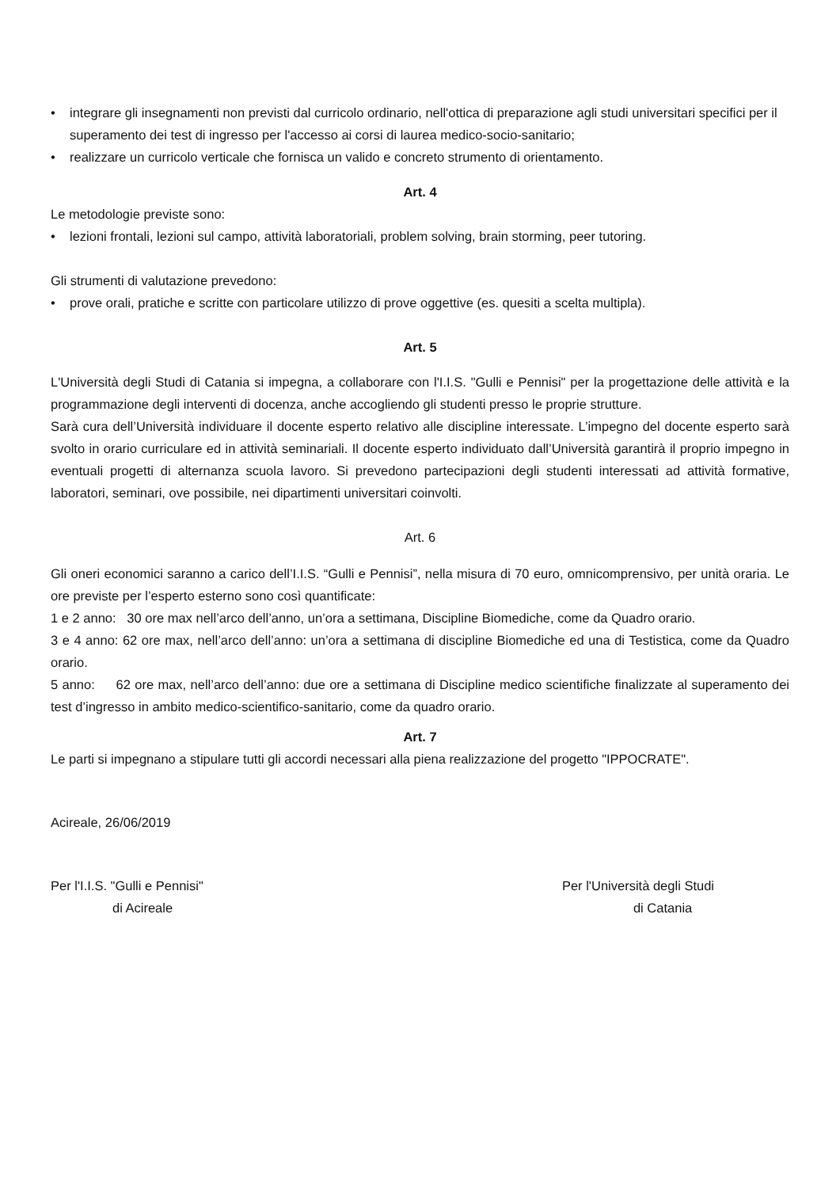• integrare gli insegnamenti non previsti dal curricolo ordinario, nell'ottica di preparazione agli studi universitari specifici per il superamento dei test di ingresso per l'accesso ai corsi di laurea medico-socio-sanitario;
• realizzare un curricolo verticale che fornisca un valido e concreto strumento di orientamento.
Art. 4
Le metodologie previste sono:
• lezioni frontali, lezioni sul campo, attività laboratoriali, problem solving, brain storming, peer tutoring.
Gli strumenti di valutazione prevedono:
• prove orali, pratiche e scritte con particolare utilizzo di prove oggettive (es. quesiti a scelta multipla).
Art. 5
L'Università degli Studi di Catania si impegna, a collaborare con l'I.I.S. "Gulli e Pennisi" per la progettazione delle attività e la programmazione degli interventi di docenza, anche accogliendo gli studenti presso le proprie strutture.
Sarà cura dell’Università individuare il docente esperto relativo alle discipline interessate. L’impegno del docente esperto sarà svolto in orario curriculare ed in attività seminariali. Il docente esperto individuato dall’Università garantirà il proprio impegno in eventuali progetti di alternanza scuola lavoro. Si prevedono partecipazioni degli studenti interessati ad attività formative, laboratori, seminari, ove possibile, nei dipartimenti universitari coinvolti.
Art. 6
Gli oneri economici saranno a carico dell’I.I.S. “Gulli e Pennisi”, nella misura di 70 euro, omnicomprensivo, per unità oraria. Le ore previste per l’esperto esterno sono così quantificate:
1 e 2 anno: 30 ore max nell’arco dell’anno, un’ora a settimana, Discipline Biomediche, come da Quadro orario.
3 e 4 anno: 62 ore max, nell’arco dell’anno: un’ora a settimana di discipline Biomediche ed una di Testistica, come da Quadro orario.
5 anno: 62 ore max, nell’arco dell’anno: due ore a settimana di Discipline medico scientifiche finalizzate al superamento dei test d’ingresso in ambito medico-scientifico-sanitario, come da quadro orario.
Art. 7
Le parti si impegnano a stipulare tutti gli accordi necessari alla piena realizzazione del progetto "IPPOCRATE".
Acireale, 26/06/2019
Per l'I.I.S. "Gulli e Pennisi"
di Acireale
Per l'Università degli Studi
di Catania